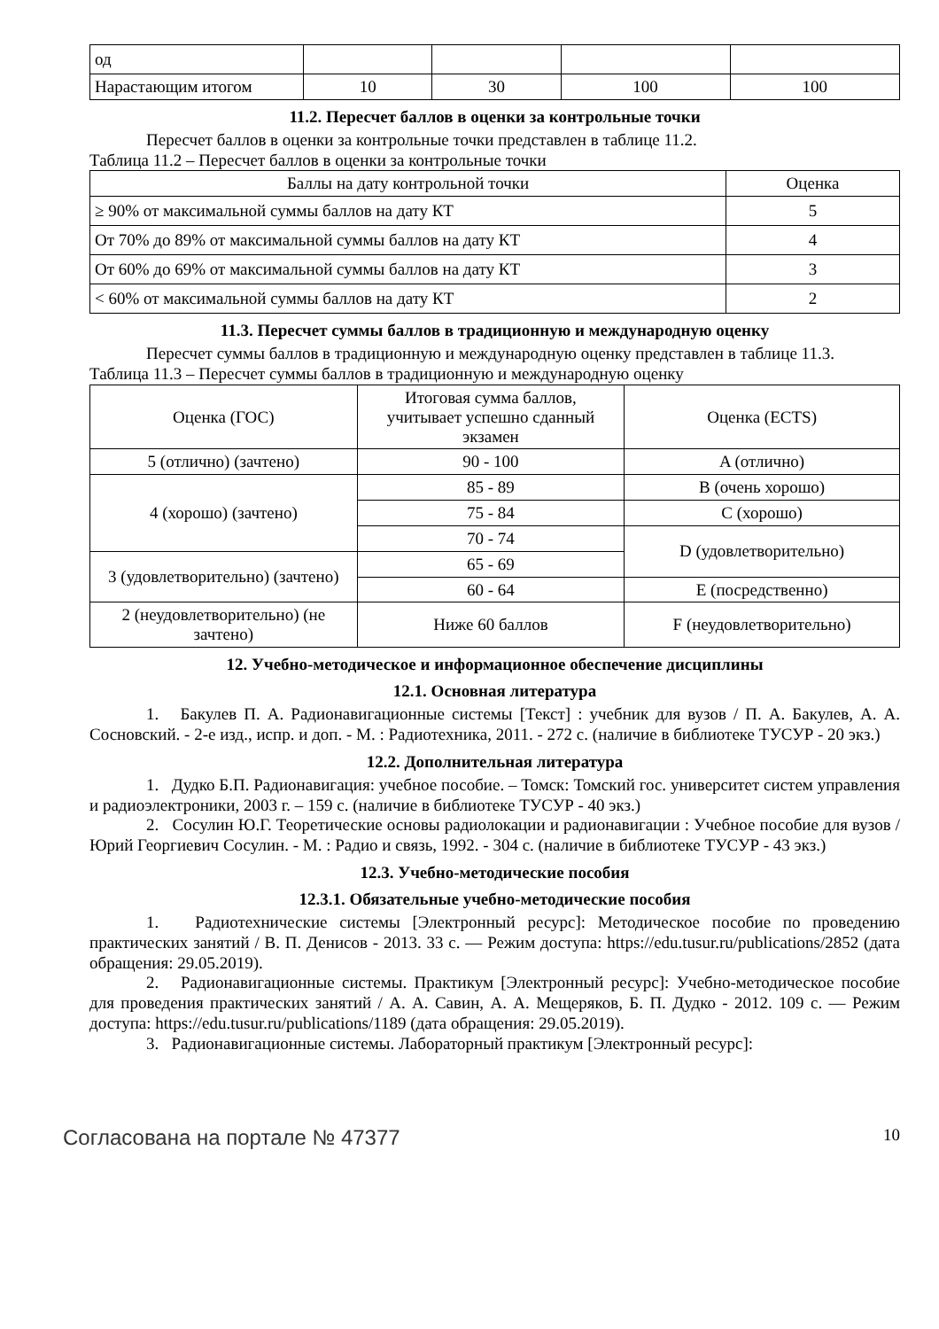| од | | | | |
| Нарастающим итогом | 10 | 30 | 100 | 100 |
11.2. Пересчет баллов в оценки за контрольные точки
Пересчет баллов в оценки за контрольные точки представлен в таблице 11.2.
Таблица 11.2 – Пересчет баллов в оценки за контрольные точки
| Баллы на дату контрольной точки | Оценка |
| --- | --- |
| ≥ 90% от максимальной суммы баллов на дату КТ | 5 |
| От 70% до 89% от максимальной суммы баллов на дату КТ | 4 |
| От 60% до 69% от максимальной суммы баллов на дату КТ | 3 |
| < 60% от максимальной суммы баллов на дату КТ | 2 |
11.3. Пересчет суммы баллов в традиционную и международную оценку
Пересчет суммы баллов в традиционную и международную оценку представлен в таблице 11.3.
Таблица 11.3 – Пересчет суммы баллов в традиционную и международную оценку
| Оценка (ГОС) | Итоговая сумма баллов, учитывает успешно сданный экзамен | Оценка (ECTS) |
| 5 (отлично) (зачтено) | 90 - 100 | A (отлично) |
| 4 (хорошо) (зачтено) | 85 - 89 | B (очень хорошо) |
| | 75 - 84 | C (хорошо) |
| | 70 - 74 | D (удовлетворительно) |
| 3 (удовлетворительно) (зачтено) | 65 - 69 | |
| | 60 - 64 | E (посредственно) |
| 2 (неудовлетворительно) (не зачтено) | Ниже 60 баллов | F (неудовлетворительно) |
12. Учебно-методическое и информационное обеспечение дисциплины
12.1. Основная литература
1. Бакулев П. А. Радионавигационные системы [Текст] : учебник для вузов / П. А. Бакулев, А. А. Сосновский. - 2-е изд., испр. и доп. - М. : Радиотехника, 2011. - 272 с. (наличие в библиотеке ТУСУР - 20 экз.)
12.2. Дополнительная литература
1. Дудко Б.П. Радионавигация: учебное пособие. – Томск: Томский гос. университет систем управления и радиоэлектроники, 2003 г. – 159 с. (наличие в библиотеке ТУСУР - 40 экз.)
2. Сосулин Ю.Г. Теоретические основы радиолокации и радионавигации : Учебное пособие для вузов / Юрий Георгиевич Сосулин. - М. : Радио и связь, 1992. - 304 с. (наличие в библиотеке ТУСУР - 43 экз.)
12.3. Учебно-методические пособия
12.3.1. Обязательные учебно-методические пособия
1. Радиотехнические системы [Электронный ресурс]: Методическое пособие по проведению практических занятий / В. П. Денисов - 2013. 33 с. — Режим доступа: https://edu.tusur.ru/publications/2852 (дата обращения: 29.05.2019).
2. Радионавигационные системы. Практикум [Электронный ресурс]: Учебно-методическое пособие для проведения практических занятий / А. А. Савин, А. А. Мещеряков, Б. П. Дудко - 2012. 109 с. — Режим доступа: https://edu.tusur.ru/publications/1189 (дата обращения: 29.05.2019).
3. Радионавигационные системы. Лабораторный практикум [Электронный ресурс]:
Согласована на портале № 47377 10